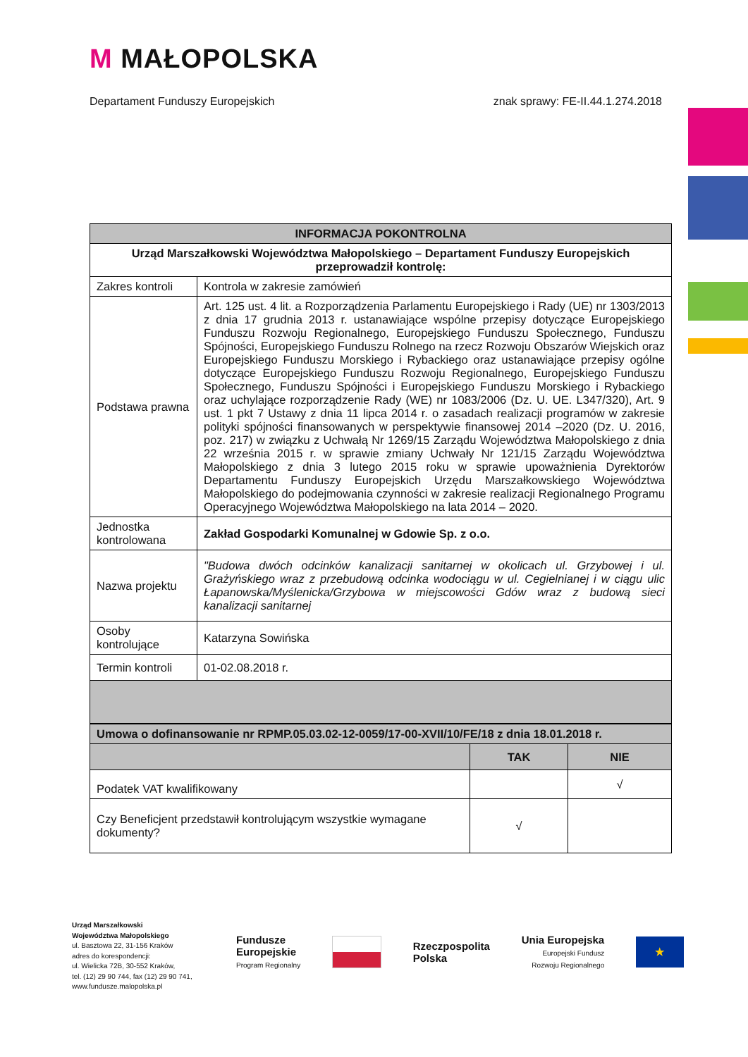M MAŁOPOLSKA
Departament Funduszy Europejskich znak sprawy: FE-II.44.1.274.2018
| INFORMACJA POKONTROLNA | |
| --- | --- |
| Urząd Marszałkowski Województwa Małopolskiego – Departament Funduszy Europejskich przeprowadził kontrolę: | |
| Zakres kontroli | Kontrola w zakresie zamówień |
| Podstawa prawna | Art. 125 ust. 4 lit. a Rozporządzenia Parlamentu Europejskiego i Rady (UE) nr 1303/2013 z dnia 17 grudnia 2013 r. ustanawiające wspólne przepisy dotyczące Europejskiego Funduszu Rozwoju Regionalnego, Europejskiego Funduszu Społecznego, Funduszu Spójności, Europejskiego Funduszu Rolnego na rzecz Rozwoju Obszarów Wiejskich oraz Europejskiego Funduszu Morskiego i Rybackiego oraz ustanawiające przepisy ogólne dotyczące Europejskiego Funduszu Rozwoju Regionalnego, Europejskiego Funduszu Społecznego, Funduszu Spójności i Europejskiego Funduszu Morskiego i Rybackiego oraz uchylające rozporządzenie Rady (WE) nr 1083/2006 (Dz. U. UE. L347/320), Art. 9 ust. 1 pkt 7 Ustawy z dnia 11 lipca 2014 r. o zasadach realizacji programów w zakresie polityki spójności finansowanych w perspektywie finansowej 2014 –2020 (Dz. U. 2016, poz. 217) w związku z Uchwałą Nr 1269/15 Zarządu Województwa Małopolskiego z dnia 22 września 2015 r. w sprawie zmiany Uchwały Nr 121/15 Zarządu Województwa Małopolskiego z dnia 3 lutego 2015 roku w sprawie upoważnienia Dyrektorów Departamentu Funduszy Europejskich Urzędu Marszałkowskiego Województwa Małopolskiego do podejmowania czynności w zakresie realizacji Regionalnego Programu Operacyjnego Województwa Małopolskiego na lata 2014 – 2020. |
| Jednostka kontrolowana | Zakład Gospodarki Komunalnej w Gdowie Sp. z o.o. |
| Nazwa projektu | "Budowa dwóch odcinków kanalizacji sanitarnej w okolicach ul. Grzybowej i ul. Grażyńskiego wraz z przebudową odcinka wodociągu w ul. Cegielnianej i w ciągu ulic Łapanowska/Myślenicka/Grzybowa w miejscowości Gdów wraz z budową sieci kanalizacji sanitarnej |
| Osoby kontrolujące | Katarzyna Sowińska |
| Termin kontroli | 01-02.08.2018 r. |
| Umowa o dofinansowanie nr RPMP.05.03.02-12-0059/17-00-XVII/10/FE/18 z dnia 18.01.2018 r. | | |
| | TAK | NIE |
| Podatek VAT kwalifikowany | | √ |
| Czy Beneficjent przedstawił kontrolującym wszystkie wymagane dokumenty? | √ | |
Urząd Marszałkowski
Województwa Małopolskiego
ul. Basztowa 22, 31-156 Kraków
adres do korespondencji:
ul. Wielicka 72B, 30-552 Kraków,
tel. (12) 29 90 744, fax (12) 29 90 741,
www.fundusze.malopolska.pl
Fundusze
Europejskie
Program Regionalny
Rzeczpospolita
Polska
Unia Europejska
Europejski Fundusz
Rozwoju Regionalnego
★